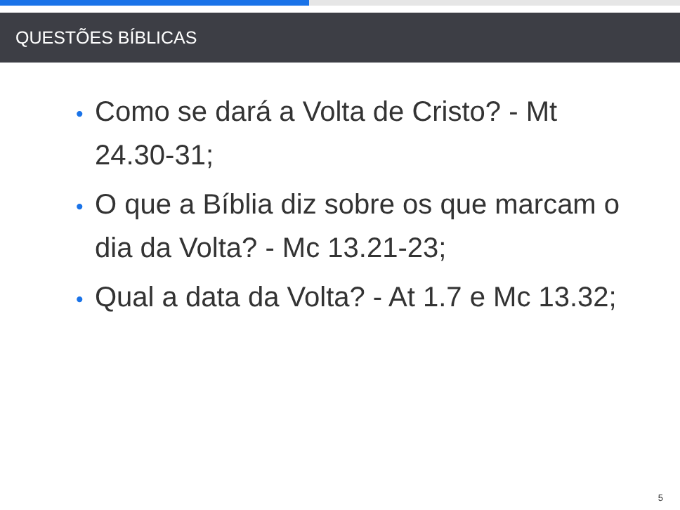QUESTÕES BÍBLICAS
• Como se dará a Volta de Cristo? - Mt 24.30-31;
• O que a Bíblia diz sobre os que marcam o dia da Volta? - Mc 13.21-23;
• Qual a data da Volta? - At 1.7 e Mc 13.32;
5